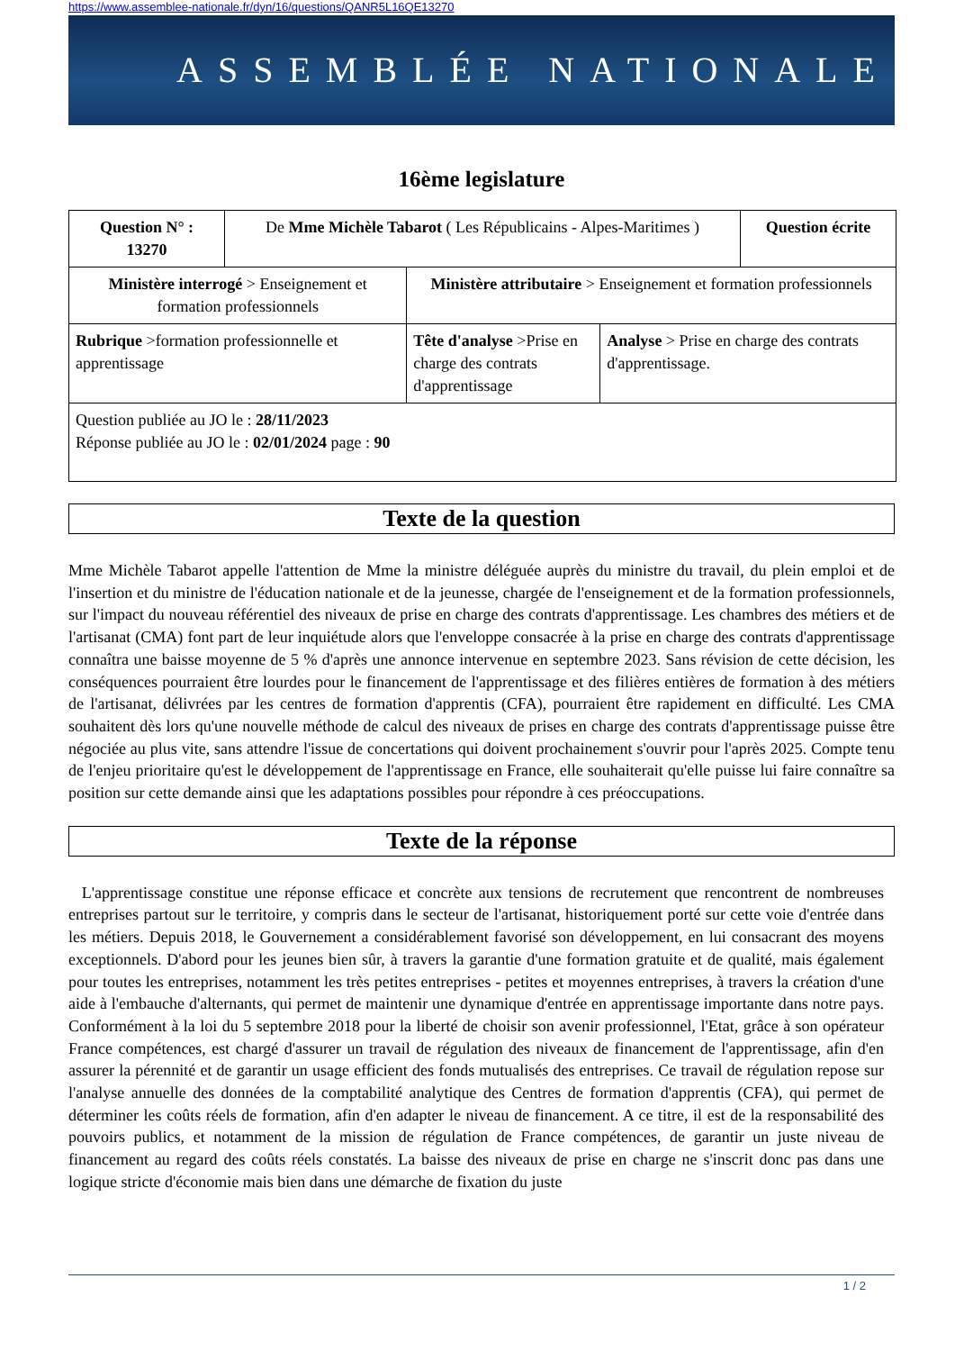https://www.assemblee-nationale.fr/dyn/16/questions/QANR5L16QE13270
ASSEMBLÉE NATIONALE
16ème legislature
| Question N° : 13270 | De Mme Michèle Tabarot ( Les Républicains - Alpes-Maritimes ) | | | Question écrite |
| Ministère interrogé > Enseignement et formation professionnels | | Ministère attributaire > Enseignement et formation professionnels | | |
| Rubrique >formation professionnelle et apprentissage | | Tête d'analyse >Prise en charge des contrats d'apprentissage | Analyse > Prise en charge des contrats d'apprentissage. | |
| Question publiée au JO le : 28/11/2023 Réponse publiée au JO le : 02/01/2024 page : 90 | | | | |
Texte de la question
Mme Michèle Tabarot appelle l'attention de Mme la ministre déléguée auprès du ministre du travail, du plein emploi et de l'insertion et du ministre de l'éducation nationale et de la jeunesse, chargée de l'enseignement et de la formation professionnels, sur l'impact du nouveau référentiel des niveaux de prise en charge des contrats d'apprentissage. Les chambres des métiers et de l'artisanat (CMA) font part de leur inquiétude alors que l'enveloppe consacrée à la prise en charge des contrats d'apprentissage connaîtra une baisse moyenne de 5 % d'après une annonce intervenue en septembre 2023. Sans révision de cette décision, les conséquences pourraient être lourdes pour le financement de l'apprentissage et des filières entières de formation à des métiers de l'artisanat, délivrées par les centres de formation d'apprentis (CFA), pourraient être rapidement en difficulté. Les CMA souhaitent dès lors qu'une nouvelle méthode de calcul des niveaux de prises en charge des contrats d'apprentissage puisse être négociée au plus vite, sans attendre l'issue de concertations qui doivent prochainement s'ouvrir pour l'après 2025. Compte tenu de l'enjeu prioritaire qu'est le développement de l'apprentissage en France, elle souhaiterait qu'elle puisse lui faire connaître sa position sur cette demande ainsi que les adaptations possibles pour répondre à ces préoccupations.
Texte de la réponse
L'apprentissage constitue une réponse efficace et concrète aux tensions de recrutement que rencontrent de nombreuses entreprises partout sur le territoire, y compris dans le secteur de l'artisanat, historiquement porté sur cette voie d'entrée dans les métiers. Depuis 2018, le Gouvernement a considérablement favorisé son développement, en lui consacrant des moyens exceptionnels. D'abord pour les jeunes bien sûr, à travers la garantie d'une formation gratuite et de qualité, mais également pour toutes les entreprises, notamment les très petites entreprises - petites et moyennes entreprises, à travers la création d'une aide à l'embauche d'alternants, qui permet de maintenir une dynamique d'entrée en apprentissage importante dans notre pays. Conformément à la loi du 5 septembre 2018 pour la liberté de choisir son avenir professionnel, l'Etat, grâce à son opérateur France compétences, est chargé d'assurer un travail de régulation des niveaux de financement de l'apprentissage, afin d'en assurer la pérennité et de garantir un usage efficient des fonds mutualisés des entreprises. Ce travail de régulation repose sur l'analyse annuelle des données de la comptabilité analytique des Centres de formation d'apprentis (CFA), qui permet de déterminer les coûts réels de formation, afin d'en adapter le niveau de financement. A ce titre, il est de la responsabilité des pouvoirs publics, et notamment de la mission de régulation de France compétences, de garantir un juste niveau de financement au regard des coûts réels constatés. La baisse des niveaux de prise en charge ne s'inscrit donc pas dans une logique stricte d'économie mais bien dans une démarche de fixation du juste
1 / 2